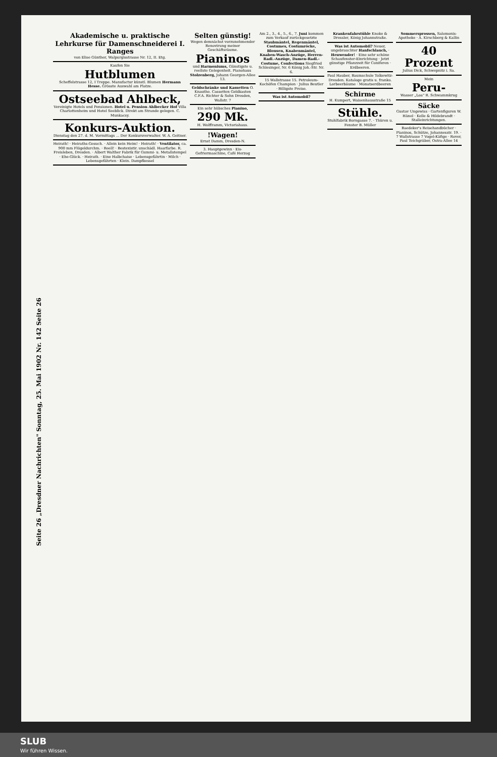Seite 26 „Dresdner Nachrichten" Sonntag, 25. Mai 1902 Nr. 142 Seite 26
Akademische u. praktische Lehrkurse für Damenschneiderei I. Ranges
von Elise Günther, Walpurgisstrasse Nr. 12, II. Etg.
Kaufen Sie
Hutblumen
Scheffelstrasse 12, I Treppe. Manufactur künstl. Blumen Hermann Hesse. Grösste Auswahl am Platze.
Ostseebad Ahlbeck,
Vereinigte Hotels und Pensionen. Hotel u. Pension Ahlbecker Hof Villa Charlottenheim und Hotel Seeblick. Direkt am Strande gelegen. C. Munkacsy.
Konkurs-Auktion.
Dienstag den 27. d. M. Vormittags ... Der Konkursverwalter. W. A. Geitner.
Heirath! · Heiraths-Gesuch. · Allein kein Heim! · Heirath! · Ventilator, ca. 900 mm Flügeldurchm. · Reell! · Bestexistir. unschädl. Haarfarbe. R. Freisleben, Dresden. · Albert Walther Fabrik für Gummi- u. Metallstempel · Ehe-Glück. · Heirath. · Eine Halbchaise · Lebensgefährtin · Milch · Lebensgefährten · Klein. Dampfkessel
Selten günstig!
Wegen demnächst vorzunehmender Renovirung meiner Geschäftsräume.
Pianinos
und Harmoniums, Günstigste u. reellste Gelegenheit. Pianohaus Stolzenberg, Johann Georgen-Allee 13.
Geldschränke und Kassetten O. Knauthe. Cassetten Geldkasten C.F.A. Richter & Sohn Dresden, Wallstr. 7
Ein sehr hübsches Pianino,
290 Mk.
H. Wolfframm, Victoriahaus.
!Wagen!
Ernst Damm, Dresden-N.
3. Hauptgewinn · Eis-Gefriermaschine, Café Herzog
Am 2., 3., 4., 5., 6., 7. Juni kommen zum Verkauf zurückgesetzte Staubmäntel, Regenmäntel, Costumes, Costumröcke, Blousen, Knabenmäntel, Knaben-Wasch-Anzüge, Herren-Radl.-Anzüge, Damen-Radl.-Costume, Confections Siegfried Schlesinger, Nr. 6 König Joh.-Str. Nr. 6.
15 Wallstrasse 15. Petroleum-Kochöfen Champion · Julius Beutler · Billigste Preise.
Was ist Automobil?
Krankenfahrstühle Knoke & Dressler, König Johannstraße.
Was ist Automobil? Neuer, ungebrauchter Hanfschlauch, · Heuwender! · Eine sehr schöne Schaufenster-Einrichtung · Jetzt günstige Pflanzzeit für Coniferen · Erdbeeren.
Paul Hauber, Baumschule Tolkewitz-Dresden. Kataloge gratis u. franko. Lorbeerbäume · Monatserdbeeren
Schirme
H. Kumpert, Waisenhausstraße 15
Stühle.
Stuhlfabrik Borngasse 7. · Thüren u. Fenster B. Müller
Sommersprossen, Salomonis-Apotheke · A. Kirschberg & Kallin
40 Prozent
Julius Dick, Schwepnitz i. Sa.
Mein
Peru-
Wasser „Loa" R. Schwammkrug
Säcke
Gustav Ungewiss · Gartenfiguren W. Hänel · Kelle & Hildebrandt · Stalleinrichtungen.
Baedeker's Reisehandbücher · Pianinos, Schütze, Johannesstr. 19. · 7 Wallstrasse 7 Vogel-Käfige · Rover, Paul Teichgräber, Ostra-Allee 14
SLUB
Wir führen Wissen.